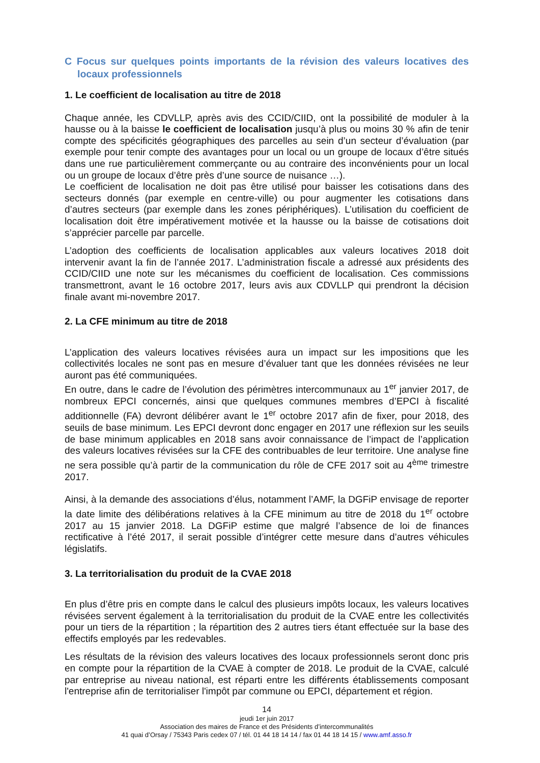C Focus sur quelques points importants de la révision des valeurs locatives des locaux professionnels
1. Le coefficient de localisation au titre de 2018
Chaque année, les CDVLLP, après avis des CCID/CIID, ont la possibilité de moduler à la hausse ou à la baisse le coefficient de localisation jusqu’à plus ou moins 30 % afin de tenir compte des spécificités géographiques des parcelles au sein d’un secteur d’évaluation (par exemple pour tenir compte des avantages pour un local ou un groupe de locaux d’être situés dans une rue particulièrement commerçante ou au contraire des inconvénients pour un local ou un groupe de locaux d’être près d’une source de nuisance …).
Le coefficient de localisation ne doit pas être utilisé pour baisser les cotisations dans des secteurs donnés (par exemple en centre-ville) ou pour augmenter les cotisations dans d’autres secteurs (par exemple dans les zones périphériques). L’utilisation du coefficient de localisation doit être impérativement motivée et la hausse ou la baisse de cotisations doit s’apprécier parcelle par parcelle.
L’adoption des coefficients de localisation applicables aux valeurs locatives 2018 doit intervenir avant la fin de l’année 2017. L’administration fiscale a adressé aux présidents des CCID/CIID une note sur les mécanismes du coefficient de localisation. Ces commissions transmettront, avant le 16 octobre 2017, leurs avis aux CDVLLP qui prendront la décision finale avant mi-novembre 2017.
2. La CFE minimum au titre de 2018
L’application des valeurs locatives révisées aura un impact sur les impositions que les collectivités locales ne sont pas en mesure d’évaluer tant que les données révisées ne leur auront pas été communiquées.
En outre, dans le cadre de l’évolution des périmètres intercommunaux au 1<sup>er</sup> janvier 2017, de nombreux EPCI concernés, ainsi que quelques communes membres d’EPCI à fiscalité additionnelle (FA) devront délibérer avant le 1<sup>er</sup> octobre 2017 afin de fixer, pour 2018, des seuils de base minimum. Les EPCI devront donc engager en 2017 une réflexion sur les seuils de base minimum applicables en 2018 sans avoir connaissance de l’impact de l’application des valeurs locatives révisées sur la CFE des contribuables de leur territoire. Une analyse fine ne sera possible qu’à partir de la communication du rôle de CFE 2017 soit au 4<sup>ème</sup> trimestre 2017.
Ainsi, à la demande des associations d’élus, notamment l’AMF, la DGFiP envisage de reporter la date limite des délibérations relatives à la CFE minimum au titre de 2018 du 1<sup>er</sup> octobre 2017 au 15 janvier 2018. La DGFiP estime que malgré l’absence de loi de finances rectificative à l’été 2017, il serait possible d’intégrer cette mesure dans d’autres véhicules législatifs.
3. La territorialisation du produit de la CVAE 2018
En plus d’être pris en compte dans le calcul des plusieurs impôts locaux, les valeurs locatives révisées servent également à la territorialisation du produit de la CVAE entre les collectivités pour un tiers de la répartition ; la répartition des 2 autres tiers étant effectuée sur la base des effectifs employés par les redevables.
Les résultats de la révision des valeurs locatives des locaux professionnels seront donc pris en compte pour la répartition de la CVAE à compter de 2018. Le produit de la CVAE, calculé par entreprise au niveau national, est réparti entre les différents établissements composant l'entreprise afin de territorialiser l'impôt par commune ou EPCI, département et région.
14
jeudi 1er juin 2017
Association des maires de France et des Présidents d’intercommunalités
41 quai d’Orsay / 75343 Paris cedex 07 / tél. 01 44 18 14 14 / fax 01 44 18 14 15 / www.amf.asso.fr